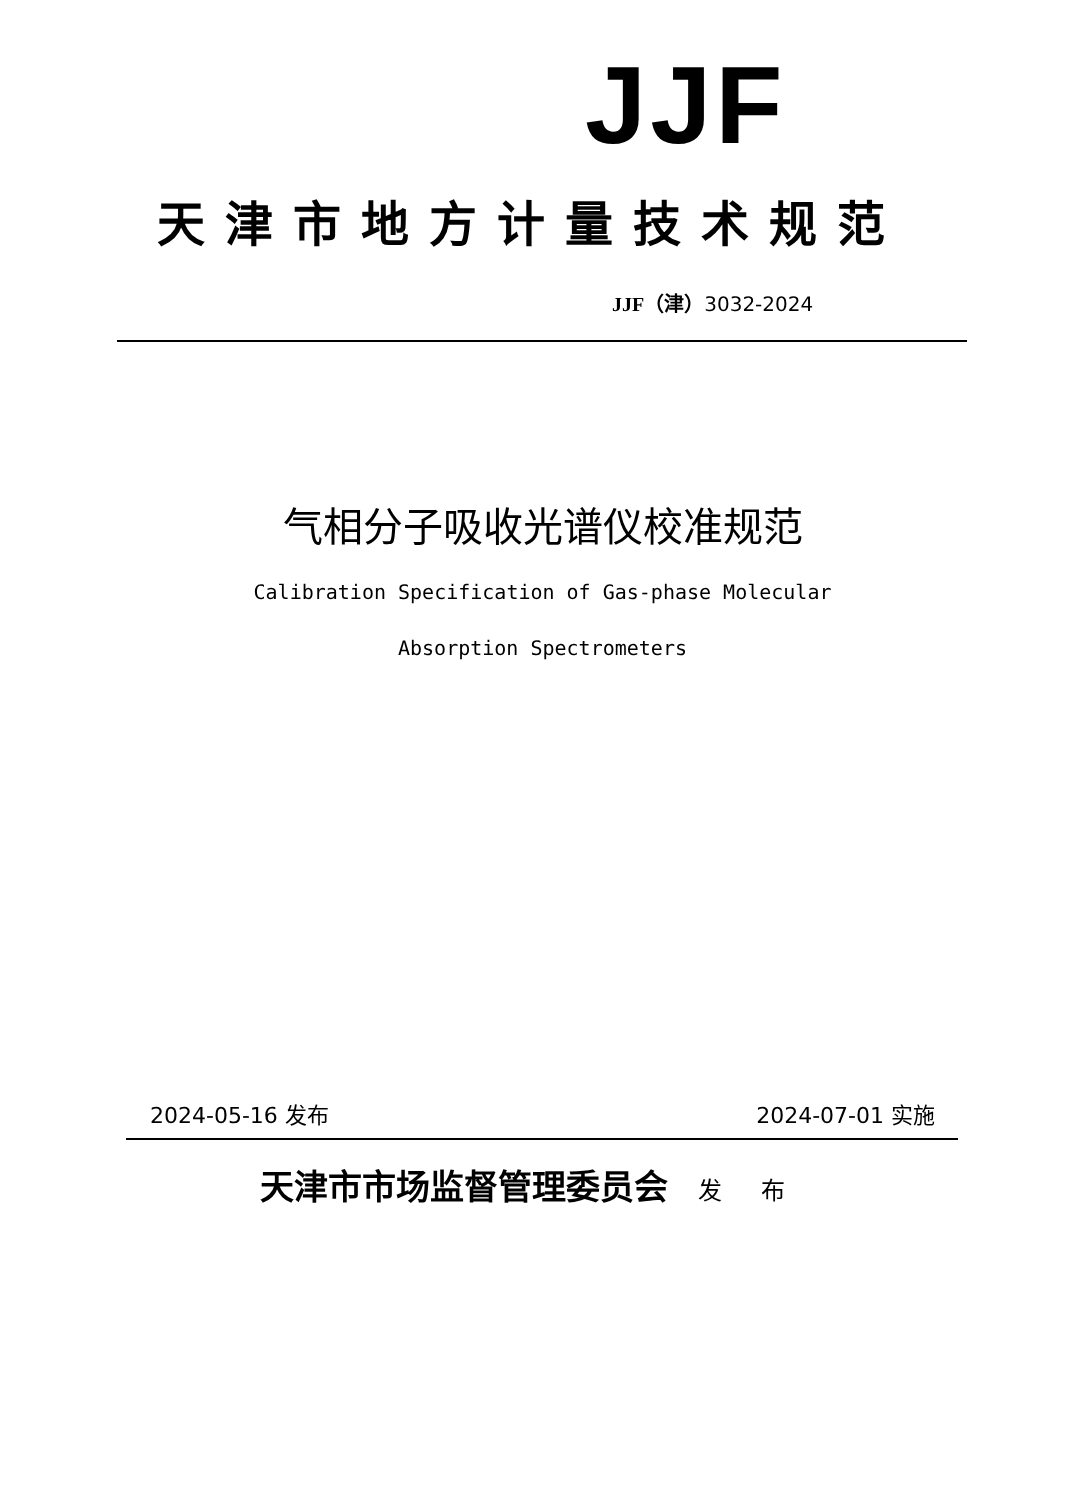JJF
天津市地方计量技术规范
JJF（津）3032-2024
气相分子吸收光谱仪校准规范
Calibration Specification of Gas-phase Molecular
Absorption Spectrometers
2024-05-16 发布 2024-07-01 实施
天津市市场监督管理委员会 发 布